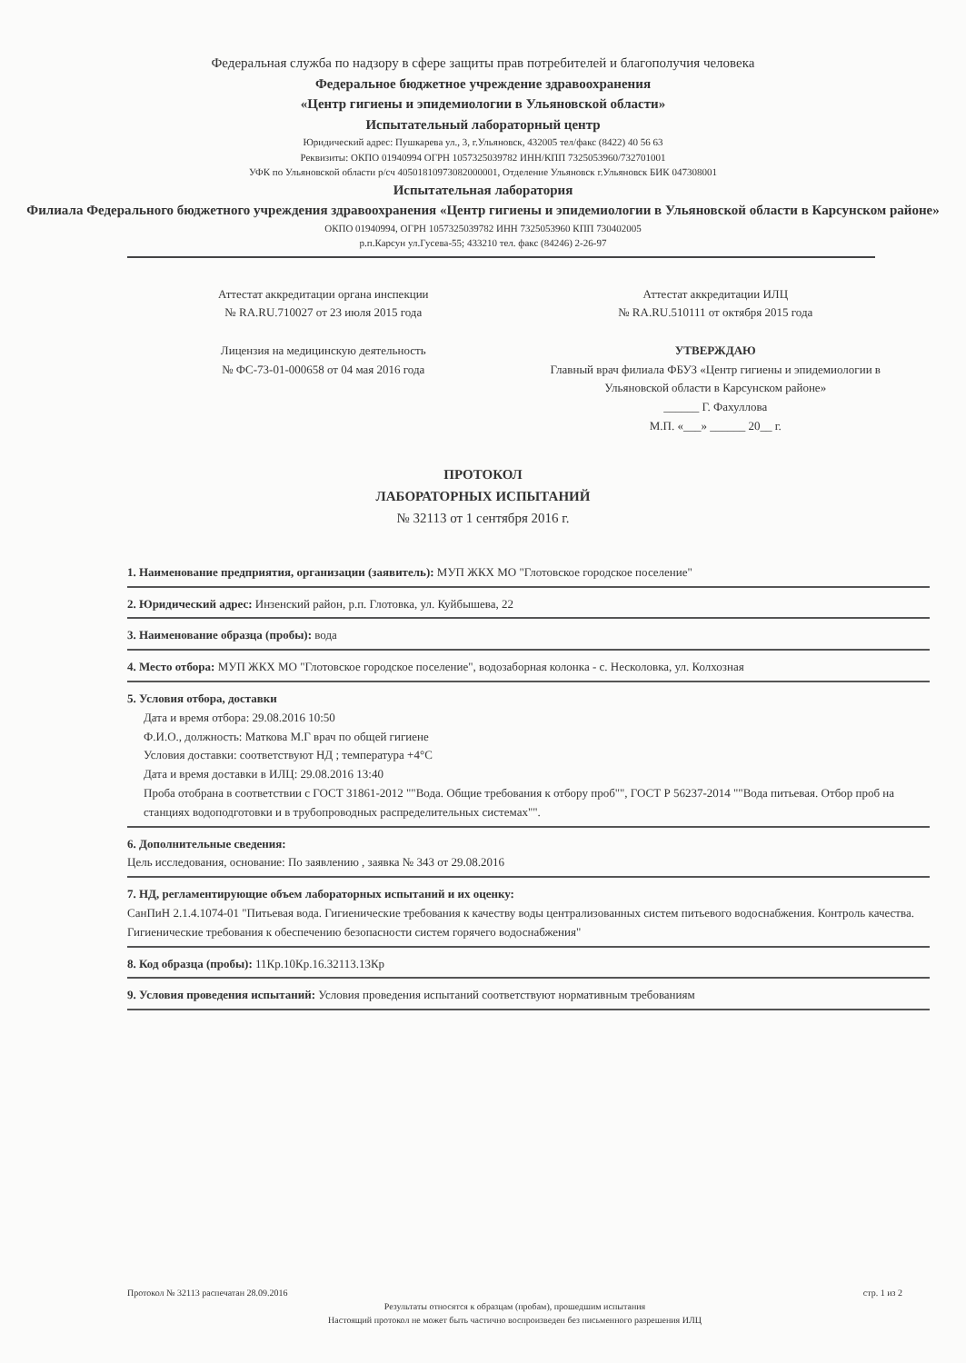Федеральная служба по надзору в сфере защиты прав потребителей и благополучия человека
Федеральное бюджетное учреждение здравоохранения
«Центр гигиены и эпидемиологии в Ульяновской области»
Испытательный лабораторный центр
Юридический адрес: Пушкарева ул., 3, г.Ульяновск, 432005 тел/факс (8422) 40 56 63
Реквизиты: ОКПО 01940994 ОГРН 1057325039782 ИНН/КПП 7325053960/732701001
УФК по Ульяновской области р/сч 40501810973082000001, Отделение Ульяновск г.Ульяновск БИК 047308001
Испытательная лаборатория
Филиала Федерального бюджетного учреждения здравоохранения «Центр гигиены и эпидемиологии в Ульяновской области в Карсунском районе»
ОКПО 01940994, ОГРН 1057325039782 ИНН 7325053960 КПП 730402005
р.п.Карсун ул.Гусева-55; 433210 тел. факс (84246) 2-26-97
Аттестат аккредитации органа инспекции
№ RA.RU.710027 от 23 июля 2015 года
Лицензия на медицинскую деятельность
№ ФС-73-01-000658 от 04 мая 2016 года
Аттестат аккредитации ИЛЦ
№ RA.RU.510111 от октября 2015 года
УТВЕРЖДАЮ
Главный врач филиала ФБУЗ «Центр гигиены и эпидемиологии в Ульяновской области в Карсунском районе»
______ Г. Фахуллова
М.П. «___» ______ 20__ г.
ПРОТОКОЛ
ЛАБОРАТОРНЫХ ИСПЫТАНИЙ
№ 32113 от 1 сентября 2016 г.
1. Наименование предприятия, организации (заявитель): МУП ЖКХ МО "Глотовское городское поселение"
2. Юридический адрес: Инзенский район, р.п. Глотовка, ул. Куйбышева, 22
3. Наименование образца (пробы): вода
4. Место отбора: МУП ЖКХ МО "Глотовское городское поселение", водозаборная колонка - с. Несколовка, ул. Колхозная
5. Условия отбора, доставки
Дата и время отбора: 29.08.2016 10:50
Ф.И.О., должность: Маткова М.Г врач по общей гигиене
Условия доставки: соответствуют НД ; температура +4°С
Дата и время доставки в ИЛЦ: 29.08.2016 13:40
Проба отобрана в соответствии с ГОСТ 31861-2012 ""Вода. Общие требования к отбору проб"", ГОСТ Р 56237-2014 ""Вода питьевая. Отбор проб на станциях водоподготовки и в трубопроводных распределительных системах"".
6. Дополнительные сведения:
Цель исследования, основание: По заявлению , заявка № 343 от 29.08.2016
7. НД, регламентирующие объем лабораторных испытаний и их оценку:
СанПиН 2.1.4.1074-01 "Питьевая вода. Гигиенические требования к качеству воды централизованных систем питьевого водоснабжения. Контроль качества. Гигиенические требования к обеспечению безопасности систем горячего водоснабжения"
8. Код образца (пробы): 11Кр.10Кр.16.32113.13Кр
9. Условия проведения испытаний: Условия проведения испытаний соответствуют нормативным требованиям
Протокол № 32113 распечатан 28.09.2016 стр. 1 из 2
Результаты относятся к образцам (пробам), прошедшим испытания
Настоящий протокол не может быть частично воспроизведен без письменного разрешения ИЛЦ